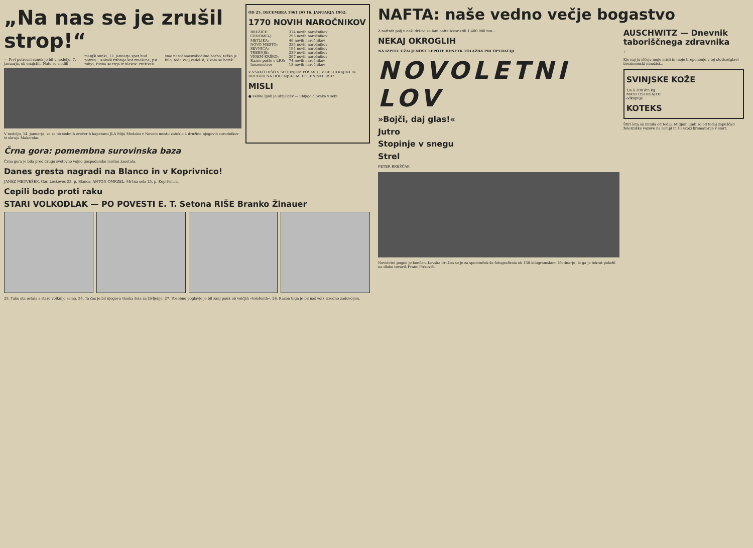„Na nas se je zrušil strop!“
— Prvi potresni sunek je bil v nedeljo, 7. januarja, ob enajstih. Nato so sledili manjši sunki, 12. januarja spet hud potres... Kokoši frfotajo kot zmešane, psi tulijo, živina se trga iz hlevov. Preživeli smo narodnoosvobodilno borbo, težko je bilo, toda vsaj vedel si, s kom se boriš!
V nedeljo, 14. januarja, so se ob sedmih zvečer h kapetanu JLA Miju Medaku v Novem mestu zatekle 4 družine njegovih sorodnikov iz okraja Makarska.
OD 25. DECEMBRA 1961 DO 16. JANUARJA 1962:
1770 NOVIH NAROČNIKOV
| BREŽICE: | 374 novih naročnikov |
| CRNOMELJ: | 293 novih naročnikov |
| METLIKA: | 46 novih naročnikov |
| NOVO MESTO: | 335 novih naročnikov |
| SEVNICA: | 194 novih naročnikov |
| TREBNJE: | 239 novih naročnikov |
| VIDEM-KRŠKO: | 267 novih naročnikov |
| Razne pošte v LRS: | 74 novih naročnikov |
| Inozemstvo: | 18 novih naročnikov |
V VSAKO HIŠO V SPODNJEM POSAVJU, V BELI KRAJINI IN DRUGOD NA DOLENJSKEM: DOLENJSKI LIST!
MISLI
● Veliko ljudi je ubijalcev — ubijajo človeka v sebi.
Črna gora: pomembna surovinska baza
Črna gora je bila pred drugo svetovno vojno gospodarsko močno zaostala.
Danes gresta nagradi na Blanco in v Koprivnico!
JANEZ MEDVEŠEK, Gor. Leskovec 23, p. Blanca. ANTON OMRZEL, Mrčna sela 25, p. Koprivnica.
Cepili bodo proti raku
STARI VOLKODLAK — PO POVESTI E. T. Setona RIŠE Branko Žinauer
25. Tako sta ostala s staro volkuljo sama. 26. Ta čas je bil njegova visoka šola za življenje. 27. Posebno poglavje je bil zanj pouk ob volčjih »telefonih«. 28. Razen tega je bil naš volk izredno zadovoljen.
NAFTA: naše vedno večje bogastvo
Z naftnih polj v naši državi so lani nafte izkoristili 1,400.000 ton...
NEKAJ OKROGLIH
NA IZPITU UŽALJENOST LEPOTE BENETK TOLAŽBA PRI OPERACIJI
NOVOLETNI LOV
»Bojči, daj glas!«
Jutro
Stopinje v snegu
Strel
PETER BREŠČAK
Novoletni pogon je končan. Lovska družba se je za spominček še fotografirala ob 130-kilogramskem ščetinarju, ki ga je tokrat položil na dlako tovariš Franc Pirkovič.
AUSCHWITZ — Dnevnik taboriščnega zdravnika
7
Kje naj ju iščejo moje misli in moje hrepenenje v tej stotisočglavi brezimenski množici...
SVINJSKE KOŽE
1/a à 200 din kg
MAST OSTRGAJTE!
odkupuje
KOTEKS
Štiri leta so minila od tedaj. Milijoni ljudi so od tedaj zapuščali železniške vozove na rampi in šli skozi krematorije v smrt.